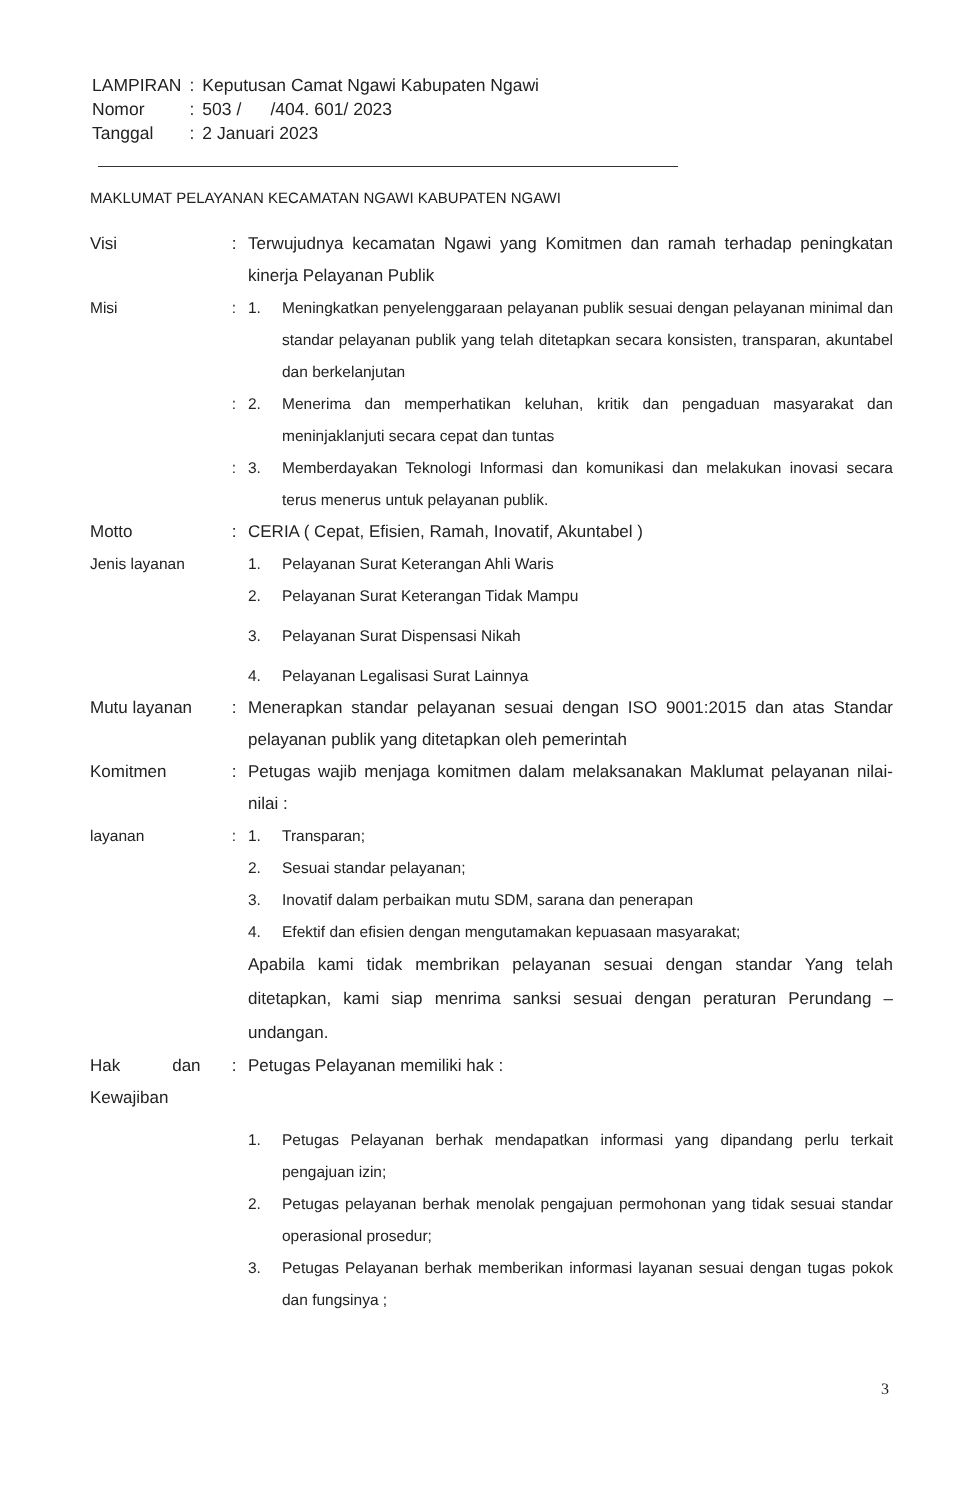| LAMPIRAN | : | Keputusan Camat Ngawi Kabupaten Ngawi |
| Nomor | : | 503 / /404. 601/ 2023 |
| Tanggal | : | 2 Januari 2023 |
MAKLUMAT PELAYANAN KECAMATAN NGAWI KABUPATEN NGAWI
| Visi | : | Terwujudnya kecamatan Ngawi yang Komitmen dan ramah terhadap peningkatan kinerja Pelayanan Publik | |
| Misi | : | 1. | Meningkatkan penyelenggaraan pelayanan publik sesuai dengan pelayanan minimal dan standar pelayanan publik yang telah ditetapkan secara konsisten, transparan, akuntabel dan berkelanjutan |
| | : | 2. | Menerima dan memperhatikan keluhan, kritik dan pengaduan masyarakat dan meninjaklanjuti secara cepat dan tuntas |
| | : | 3. | Memberdayakan Teknologi Informasi dan komunikasi dan melakukan inovasi secara terus menerus untuk pelayanan publik. |
| Motto | : | CERIA ( Cepat, Efisien, Ramah, Inovatif, Akuntabel ) | |
| Jenis layanan | | 1. | Pelayanan Surat Keterangan Ahli Waris |
| | | 2. | Pelayanan Surat Keterangan Tidak Mampu |
| | | 3. | Pelayanan Surat Dispensasi Nikah |
| | | 4. | Pelayanan Legalisasi Surat Lainnya |
| Mutu layanan | : | Menerapkan standar pelayanan sesuai dengan ISO 9001:2015 dan atas Standar pelayanan publik yang ditetapkan oleh pemerintah | |
| Komitmen | : | Petugas wajib menjaga komitmen dalam melaksanakan Maklumat pelayanan nilai-nilai : | |
| layanan | : | 1. | Transparan; |
| | | 2. | Sesuai standar pelayanan; |
| | | 3. | Inovatif dalam perbaikan mutu SDM, sarana dan penerapan |
| | | 4. | Efektif dan efisien dengan mengutamakan kepuasaan masyarakat; |
| | | Apabila kami tidak membrikan pelayanan sesuai dengan standar Yang telah ditetapkan, kami siap menrima sanksi sesuai dengan peraturan Perundang – undangan. | |
| Hak dan Kewajiban | : | Petugas Pelayanan memiliki hak : | |
| | | 1. | Petugas Pelayanan berhak mendapatkan informasi yang dipandang perlu terkait pengajuan izin; |
| | | 2. | Petugas pelayanan berhak menolak pengajuan permohonan yang tidak sesuai standar operasional prosedur; |
| | | 3. | Petugas Pelayanan berhak memberikan informasi layanan sesuai dengan tugas pokok dan fungsinya ; |
3